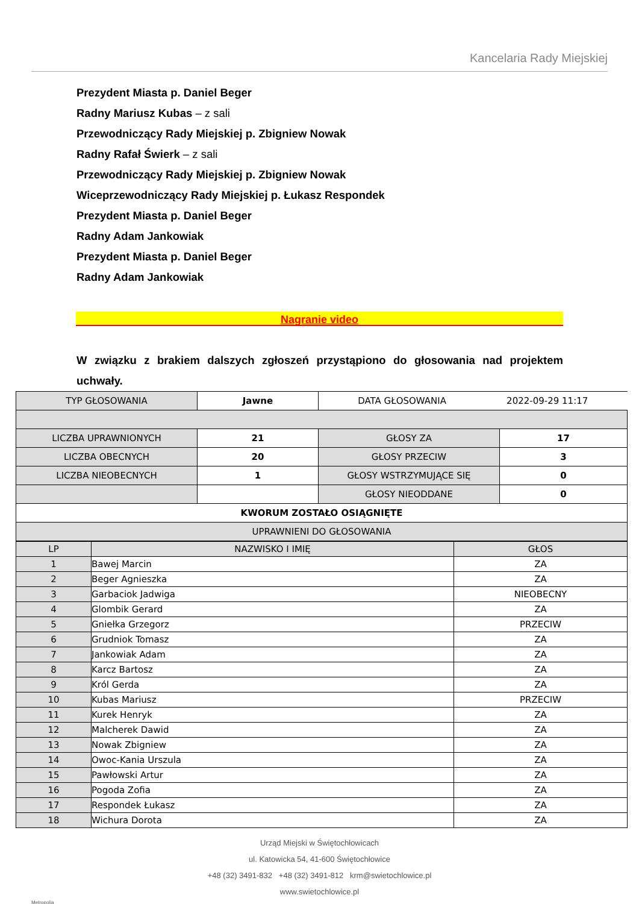Kancelaria Rady Miejskiej
Prezydent Miasta p. Daniel Beger
Radny Mariusz Kubas – z sali
Przewodniczący Rady Miejskiej p. Zbigniew Nowak
Radny Rafał Świerk – z sali
Przewodniczący Rady Miejskiej p. Zbigniew Nowak
Wiceprzewodniczący Rady Miejskiej p. Łukasz Respondek
Prezydent Miasta p. Daniel Beger
Radny Adam Jankowiak
Prezydent Miasta p. Daniel Beger
Radny Adam Jankowiak
Nagranie video
W związku z brakiem dalszych zgłoszeń przystąpiono do głosowania nad projektem uchwały.
| TYP GŁOSOWANIA | Jawne | DATA GŁOSOWANIA 2022-09-29 11:17 | |
| LICZBA UPRAWNIONYCH | 21 | GŁOSY ZA | 17 |
| LICZBA OBECNYCH | 20 | GŁOSY PRZECIW | 3 |
| LICZBA NIEOBECNYCH | 1 | GŁOSY WSTRZYMUJĄCE SIĘ | 0 |
| | | GŁOSY NIEODDANE | 0 |
| KWORUM ZOSTAŁO OSIĄGNIĘTE | | | |
| UPRAWNIENI DO GŁOSOWANIA | | | |
| LP | NAZWISKO I IMIĘ | GŁOS |
| 1 | Bawej Marcin | ZA |
| 2 | Beger Agnieszka | ZA |
| 3 | Garbaciok Jadwiga | NIEOBECNY |
| 4 | Glombik Gerard | ZA |
| 5 | Gniełka Grzegorz | PRZECIW |
| 6 | Grudniok Tomasz | ZA |
| 7 | Jankowiak Adam | ZA |
| 8 | Karcz Bartosz | ZA |
| 9 | Król Gerda | ZA |
| 10 | Kubas Mariusz | PRZECIW |
| 11 | Kurek Henryk | ZA |
| 12 | Malcherek Dawid | ZA |
| 13 | Nowak Zbigniew | ZA |
| 14 | Owoc-Kania Urszula | ZA |
| 15 | Pawłowski Artur | ZA |
| 16 | Pogoda Zofia | ZA |
| 17 | Respondek Łukasz | ZA |
| 18 | Wichura Dorota | ZA |
Urząd Miejski w Świętochłowicach
ul. Katowicka 54, 41-600 Świętochłowice
+48 (32) 3491-832 +48 (32) 3491-812 krm@swietochlowice.pl
www.swietochlowice.pl
Metropolia